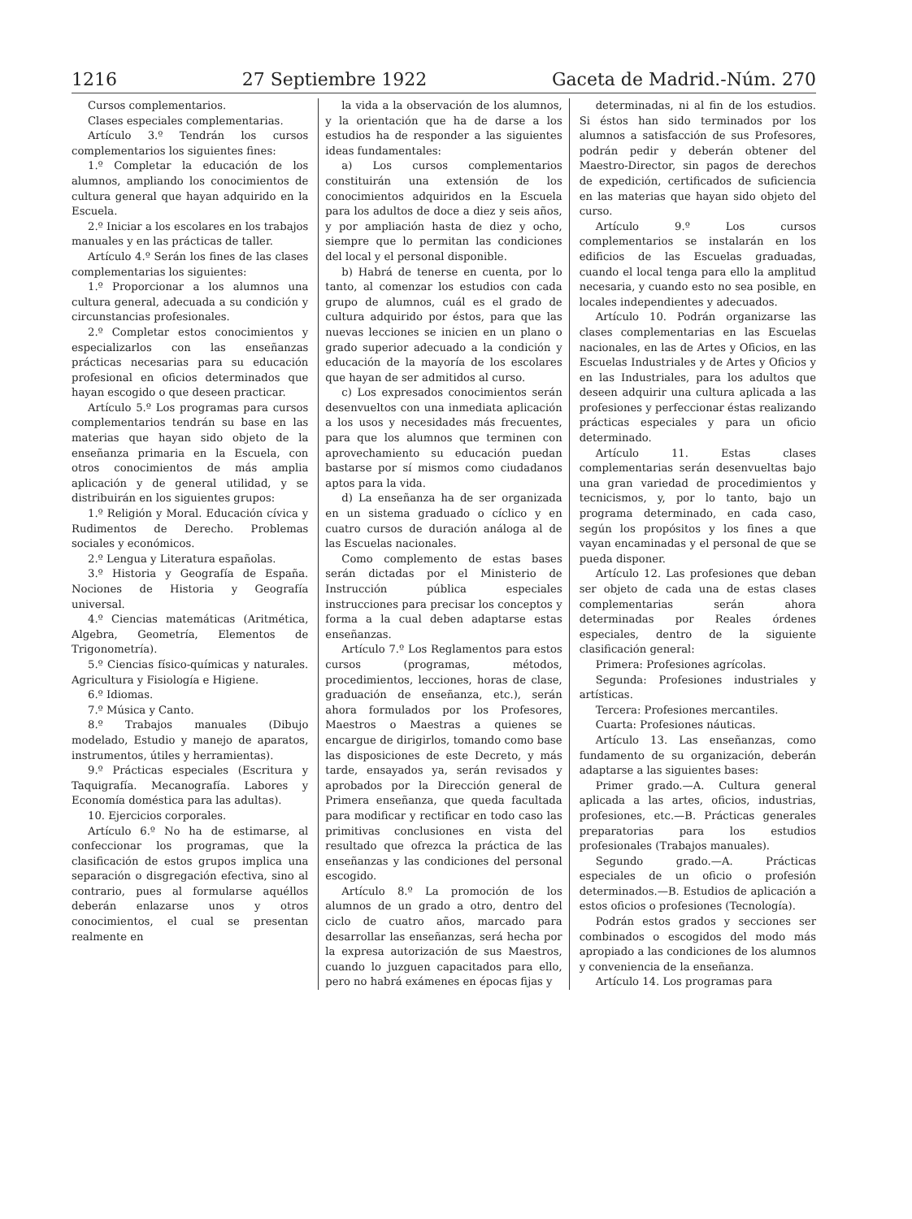1216 27 Septiembre 1922 Gaceta de Madrid.-Núm. 270
Cursos complementarios.
Clases especiales complementarias.
Artículo 3.º Tendrán los cursos complementarios los siguientes fines:
1.º Completar la educación de los alumnos, ampliando los conocimientos de cultura general que hayan adquirido en la Escuela.
2.º Iniciar a los escolares en los trabajos manuales y en las prácticas de taller.
Artículo 4.º Serán los fines de las clases complementarias los siguientes:
1.º Proporcionar a los alumnos una cultura general, adecuada a su condición y circunstancias profesionales.
2.º Completar estos conocimientos y especializarlos con las enseñanzas prácticas necesarias para su educación profesional en oficios determinados que hayan escogido o que deseen practicar.
Artículo 5.º Los programas para cursos complementarios tendrán su base en las materias que hayan sido objeto de la enseñanza primaria en la Escuela, con otros conocimientos de más amplia aplicación y de general utilidad, y se distribuirán en los siguientes grupos:
1.º Religión y Moral. Educación cívica y Rudimentos de Derecho. Problemas sociales y económicos.
2.º Lengua y Literatura españolas.
3.º Historia y Geografía de España. Nociones de Historia y Geografía universal.
4.º Ciencias matemáticas (Aritmética, Algebra, Geometría, Elementos de Trigonometría).
5.º Ciencias físico-químicas y naturales. Agricultura y Fisiología e Higiene.
6.º Idiomas.
7.º Música y Canto.
8.º Trabajos manuales (Dibujo modelado, Estudio y manejo de aparatos, instrumentos, útiles y herramientas).
9.º Prácticas especiales (Escritura y Taquigrafía. Mecanografía. Labores y Economía doméstica para las adultas).
10. Ejercicios corporales.
Artículo 6.º No ha de estimarse, al confeccionar los programas, que la clasificación de estos grupos implica una separación o disgregación efectiva, sino al contrario, pues al formularse aquéllos deberán enlazarse unos y otros conocimientos, el cual se presentan realmente en
la vida a la observación de los alumnos, y la orientación que ha de darse a los estudios ha de responder a las siguientes ideas fundamentales:
a) Los cursos complementarios constituirán una extensión de los conocimientos adquiridos en la Escuela para los adultos de doce a diez y seis años, y por ampliación hasta de diez y ocho, siempre que lo permitan las condiciones del local y el personal disponible.
b) Habrá de tenerse en cuenta, por lo tanto, al comenzar los estudios con cada grupo de alumnos, cuál es el grado de cultura adquirido por éstos, para que las nuevas lecciones se inicien en un plano o grado superior adecuado a la condición y educación de la mayoría de los escolares que hayan de ser admitidos al curso.
c) Los expresados conocimientos serán desenvueltos con una inmediata aplicación a los usos y necesidades más frecuentes, para que los alumnos que terminen con aprovechamiento su educación puedan bastarse por sí mismos como ciudadanos aptos para la vida.
d) La enseñanza ha de ser organizada en un sistema graduado o cíclico y en cuatro cursos de duración análoga al de las Escuelas nacionales.
Como complemento de estas bases serán dictadas por el Ministerio de Instrucción pública especiales instrucciones para precisar los conceptos y forma a la cual deben adaptarse estas enseñanzas.
Artículo 7.º Los Reglamentos para estos cursos (programas, métodos, procedimientos, lecciones, horas de clase, graduación de enseñanza, etc.), serán ahora formulados por los Profesores, Maestros o Maestras a quienes se encargue de dirigirlos, tomando como base las disposiciones de este Decreto, y más tarde, ensayados ya, serán revisados y aprobados por la Dirección general de Primera enseñanza, que queda facultada para modificar y rectificar en todo caso las primitivas conclusiones en vista del resultado que ofrezca la práctica de las enseñanzas y las condiciones del personal escogido.
Artículo 8.º La promoción de los alumnos de un grado a otro, dentro del ciclo de cuatro años, marcado para desarrollar las enseñanzas, será hecha por la expresa autorización de sus Maestros, cuando lo juzguen capacitados para ello, pero no habrá exámenes en épocas fijas y
determinadas, ni al fin de los estudios. Si éstos han sido terminados por los alumnos a satisfacción de sus Profesores, podrán pedir y deberán obtener del Maestro-Director, sin pagos de derechos de expedición, certificados de suficiencia en las materias que hayan sido objeto del curso.
Artículo 9.º Los cursos complementarios se instalarán en los edificios de las Escuelas graduadas, cuando el local tenga para ello la amplitud necesaria, y cuando esto no sea posible, en locales independientes y adecuados.
Artículo 10. Podrán organizarse las clases complementarias en las Escuelas nacionales, en las de Artes y Oficios, en las Escuelas Industriales y de Artes y Oficios y en las Industriales, para los adultos que deseen adquirir una cultura aplicada a las profesiones y perfeccionar éstas realizando prácticas especiales y para un oficio determinado.
Artículo 11. Estas clases complementarias serán desenvueltas bajo una gran variedad de procedimientos y tecnicismos, y, por lo tanto, bajo un programa determinado, en cada caso, según los propósitos y los fines a que vayan encaminadas y el personal de que se pueda disponer.
Artículo 12. Las profesiones que deban ser objeto de cada una de estas clases complementarias serán ahora determinadas por Reales órdenes especiales, dentro de la siguiente clasificación general:
Primera: Profesiones agrícolas.
Segunda: Profesiones industriales y artísticas.
Tercera: Profesiones mercantiles.
Cuarta: Profesiones náuticas.
Artículo 13. Las enseñanzas, como fundamento de su organización, deberán adaptarse a las siguientes bases:
Primer grado.—A. Cultura general aplicada a las artes, oficios, industrias, profesiones, etc.—B. Prácticas generales preparatorias para los estudios profesionales (Trabajos manuales).
Segundo grado.—A. Prácticas especiales de un oficio o profesión determinados.—B. Estudios de aplicación a estos oficios o profesiones (Tecnología).
Podrán estos grados y secciones ser combinados o escogidos del modo más apropiado a las condiciones de los alumnos y conveniencia de la enseñanza.
Artículo 14. Los programas para